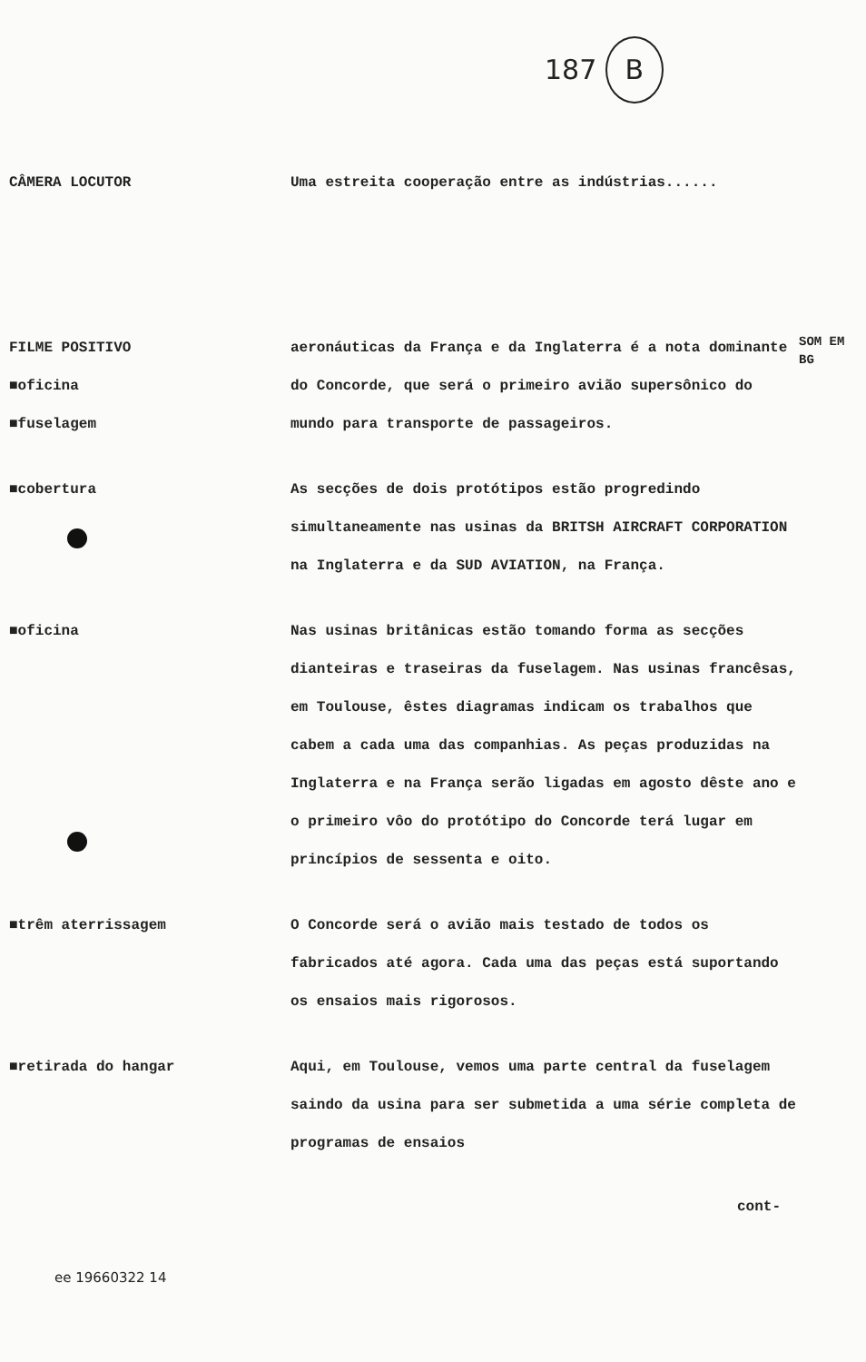187 B
CÂMERA LOCUTOR Uma estreita cooperação entre as indústrias......
FILME POSITIVO
■oficina
■fuselagem
aeronáuticas da França e da Inglaterra é a nota dominante do Concorde, que será o primeiro avião supersônico do mundo para transporte de passageiros.
SOM EM BG
■cobertura As secções de dois protótipos estão progredindo simultaneamente nas usinas da BRITSH AIRCRAFT CORPORATION na Inglaterra e da SUD AVIATION, na França.
■oficina Nas usinas britânicas estão tomando forma as secções dianteiras e traseiras da fuselagem. Nas usinas francêsas, em Toulouse, êstes diagramas indicam os trabalhos que cabem a cada uma das companhias. As peças produzidas na Inglaterra e na França serão ligadas em agosto dêste ano e o primeiro vôo do protótipo do Concorde terá lugar em princípios de sessenta e oito.
■trêm aterrissagem O Concorde será o avião mais testado de todos os fabricados até agora. Cada uma das peças está suportando os ensaios mais rigorosos.
■retirada do hangar Aqui, em Toulouse, vemos uma parte central da fuselagem saindo da usina para ser submetida a uma série completa de programas de ensaios
cont-
ee 19660322 14